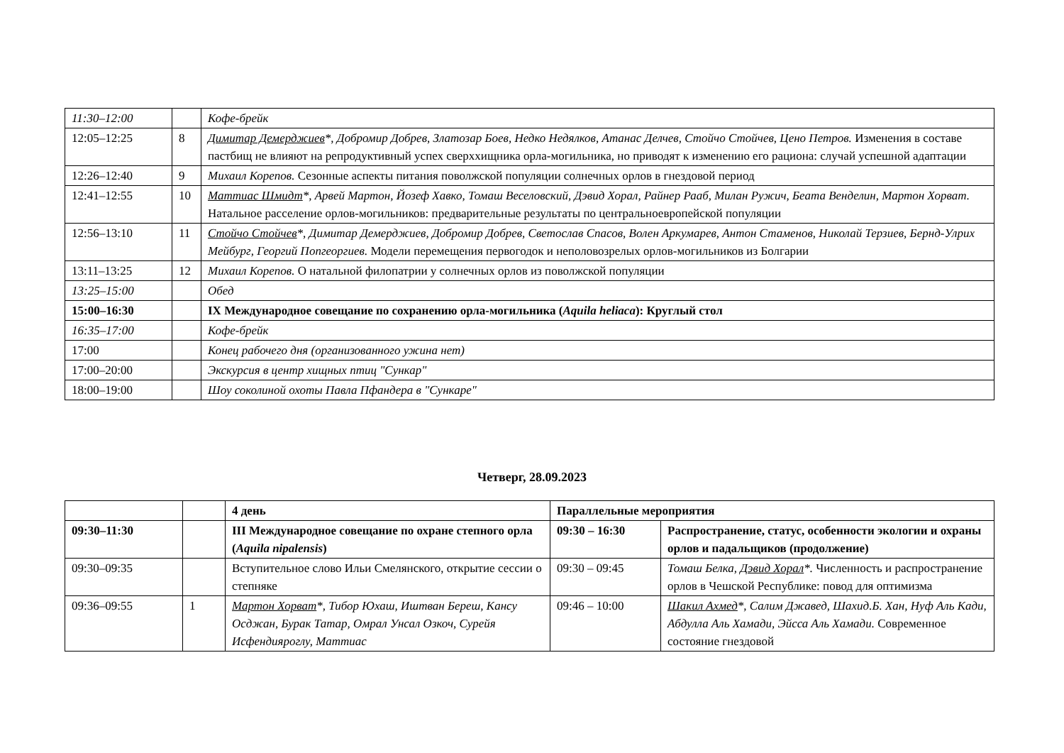| 11:30–12:00 | | Кофе-брейк |
| 12:05–12:25 | 8 | Димитар Демерджиев *, Добромир Добрев, Златозар Боев, Недко Недялков, Атанас Делчев, Стойчо Стойчев, Цено Петров. Изменения в составе пастбищ не влияют на репродуктивный успех сверххищника орла-могильника, но приводят к изменению его рациона: случай успешной адаптации |
| 12:26–12:40 | 9 | Михаил Корепов. Сезонные аспекты питания поволжской популяции солнечных орлов в гнездовой период |
| 12:41–12:55 | 10 | Маттиас Шмидт *, Арвей Мартон, Йозеф Хавко, Томаш Веселовский, Дэвид Хорал, Райнер Рааб, Милан Ружич, Беата Венделин, Мартон Хорват. Натальное расселение орлов-могильников: предварительные результаты по центральноевропейской популяции |
| 12:56–13:10 | 11 | Стойчо Стойчев *, Димитар Демерджиев, Добромир Добрев, Светослав Спасов, Волен Аркумарев, Антон Стаменов, Николай Терзиев, Бернд-Улрих Мейбург, Георгий Попгеоргиев. Модели перемещения первогодок и неполовозрелых орлов-могильников из Болгарии |
| 13:11–13:25 | 12 | Михаил Корепов. О натальной филопатрии у солнечных орлов из поволжской популяции |
| 13:25–15:00 | | Обед |
| 15:00–16:30 | | IX Международное совещание по сохранению орла-могильника ( Aquila heliaca ): Круглый стол |
| 16:35–17:00 | | Кофе-брейк |
| 17:00 | | Конец рабочего дня (организованного ужина нет) |
| 17:00–20:00 | | Экскурсия в центр хищных птиц "Сункар" |
| 18:00–19:00 | | Шоу соколиной охоты Павла Пфандера в "Сункаре" |
Четверг, 28.09.2023
| | | 4 день | Параллельные мероприятия | |
| 09:30–11:30 | | III Международное совещание по охране степного орла ( Aquila nipalensis ) | 09:30 – 16:30 | Распространение, статус, особенности экологии и охраны орлов и падальщиков (продолжение) |
| 09:30–09:35 | | Вступительное слово Ильи Смелянского, открытие сессии о степняке | 09:30 – 09:45 | Томаш Белка, Дэвид Хорал *. Численность и распространение орлов в Чешской Республике: повод для оптимизма |
| 09:36–09:55 | 1 | Мартон Хорват *, Тибор Юхаш, Иштван Береш, Кансу Осджан, Бурак Татар, Омрал Унсал Озкоч, Сурейя Исфендияроглу, Маттиас | 09:46 – 10:00 | Шакил Ахмед *, Салим Джавед, Шахид.Б. Хан, Нуф Аль Кади, Абдулла Аль Хамади, Эйсса Аль Хамади. Современное состояние гнездовой |